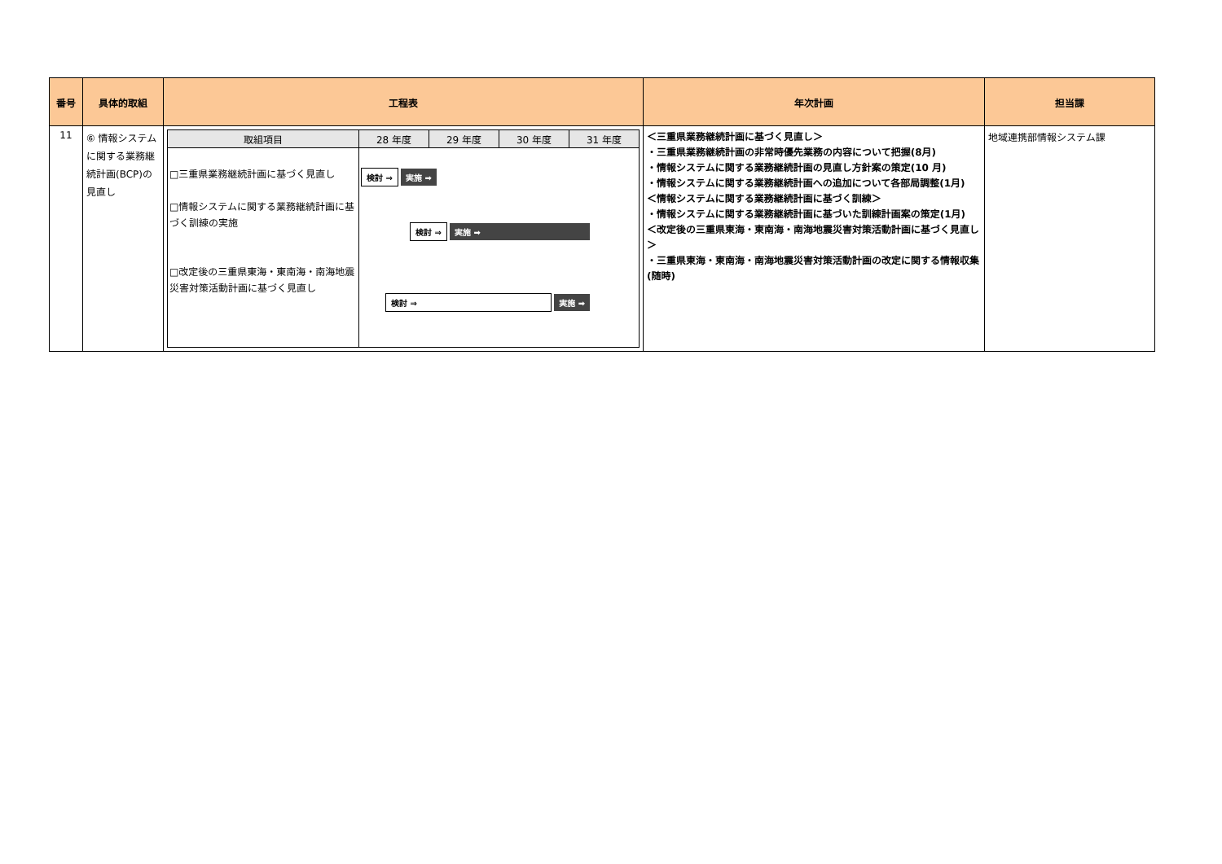| 番号 | 具体的取組 | 工程表 | 年次計画 | 担当課 |
| --- | --- | --- | --- | --- |
| 11 | ⑥ 情報システムに関する業務継続計画(BCP)の見直し | / 取組項目 / 28 年度 / 29 年度 / 30 年度 / 31 年度 / / --- / --- / --- / --- / --- / / □三重県業務継続計画に基づく見直し □情報システムに関する業務継続計画に基づく訓練の実施 □改定後の三重県東海・東南海・南海地震災害対策活動計画に基づく見直し / 検討 ⇒ 実施 ➡ 検討 ⇒ 実施 ➡ 検討 ⇒ 実施 ➡ / / / / | ＜三重県業務継続計画に基づく見直し＞ ・三重県業務継続計画の非常時優先業務の内容について把握(8月) ・情報システムに関する業務継続計画の見直し方針案の策定(10 月) ・情報システムに関する業務継続計画への追加について各部局調整(1月) ＜情報システムに関する業務継続計画に基づく訓練＞ ・情報システムに関する業務継続計画に基づいた訓練計画案の策定(1月) ＜改定後の三重県東海・東南海・南海地震災害対策活動計画に基づく見直し＞ ・三重県東海・東南海・南海地震災害対策活動計画の改定に関する情報収集(随時) | 地域連携部情報システム課 |